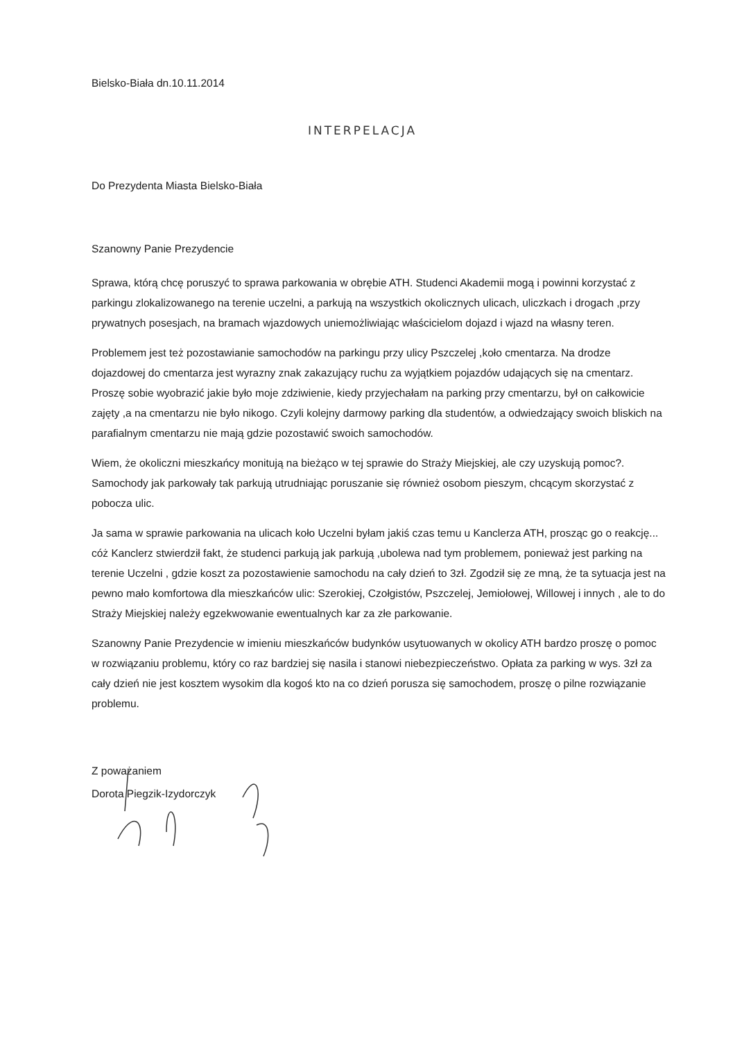Bielsko-Biała dn.10.11.2014
INTERPELACJA
Do Prezydenta Miasta Bielsko-Biała
Szanowny Panie Prezydencie
Sprawa, którą chcę poruszyć to sprawa parkowania w obrębie ATH. Studenci Akademii mogą i powinni korzystać z parkingu zlokalizowanego na terenie uczelni, a parkują na wszystkich okolicznych ulicach, uliczkach i drogach ,przy prywatnych posesjach, na bramach wjazdowych uniemożliwiając właścicielom dojazd i wjazd na własny teren.
Problemem jest też pozostawianie samochodów na parkingu przy ulicy Pszczelej ,koło cmentarza. Na drodze dojazdowej do cmentarza jest wyrazny znak zakazujący ruchu za wyjątkiem pojazdów udających się na cmentarz. Proszę sobie wyobrazić jakie było moje zdziwienie, kiedy przyjechałam na parking przy cmentarzu, był on całkowicie zajęty ,a na cmentarzu nie było nikogo. Czyli kolejny darmowy parking dla studentów, a odwiedzający swoich bliskich na parafialnym cmentarzu nie mają gdzie pozostawić swoich samochodów.
Wiem, że okoliczni mieszkańcy monitują na bieżąco w tej sprawie do Straży Miejskiej, ale czy uzyskują pomoc?. Samochody jak parkowały tak parkują utrudniając poruszanie się również osobom pieszym, chcącym skorzystać z pobocza ulic.
Ja sama w sprawie parkowania na ulicach koło Uczelni byłam jakiś czas temu u Kanclerza ATH, prosząc go o reakcję... cóż Kanclerz stwierdził fakt, że studenci parkują jak parkują ,ubolewa nad tym problemem, ponieważ jest parking na terenie Uczelni , gdzie koszt za pozostawienie samochodu na cały dzień to 3zł. Zgodził się ze mną, że ta sytuacja jest na pewno mało komfortowa dla mieszkańców ulic: Szerokiej, Czołgistów, Pszczelej, Jemiołowej, Willowej i innych , ale to do Straży Miejskiej należy egzekwowanie ewentualnych kar za złe parkowanie.
Szanowny Panie Prezydencie w imieniu mieszkańców budynków usytuowanych w okolicy ATH bardzo proszę o pomoc w rozwiązaniu problemu, który co raz bardziej się nasila i stanowi niebezpieczeństwo. Opłata za parking w wys. 3zł za cały dzień nie jest kosztem wysokim dla kogoś kto na co dzień porusza się samochodem, proszę o pilne rozwiązanie problemu.
Z poważaniem
Dorota Piegzik-Izydorczyk